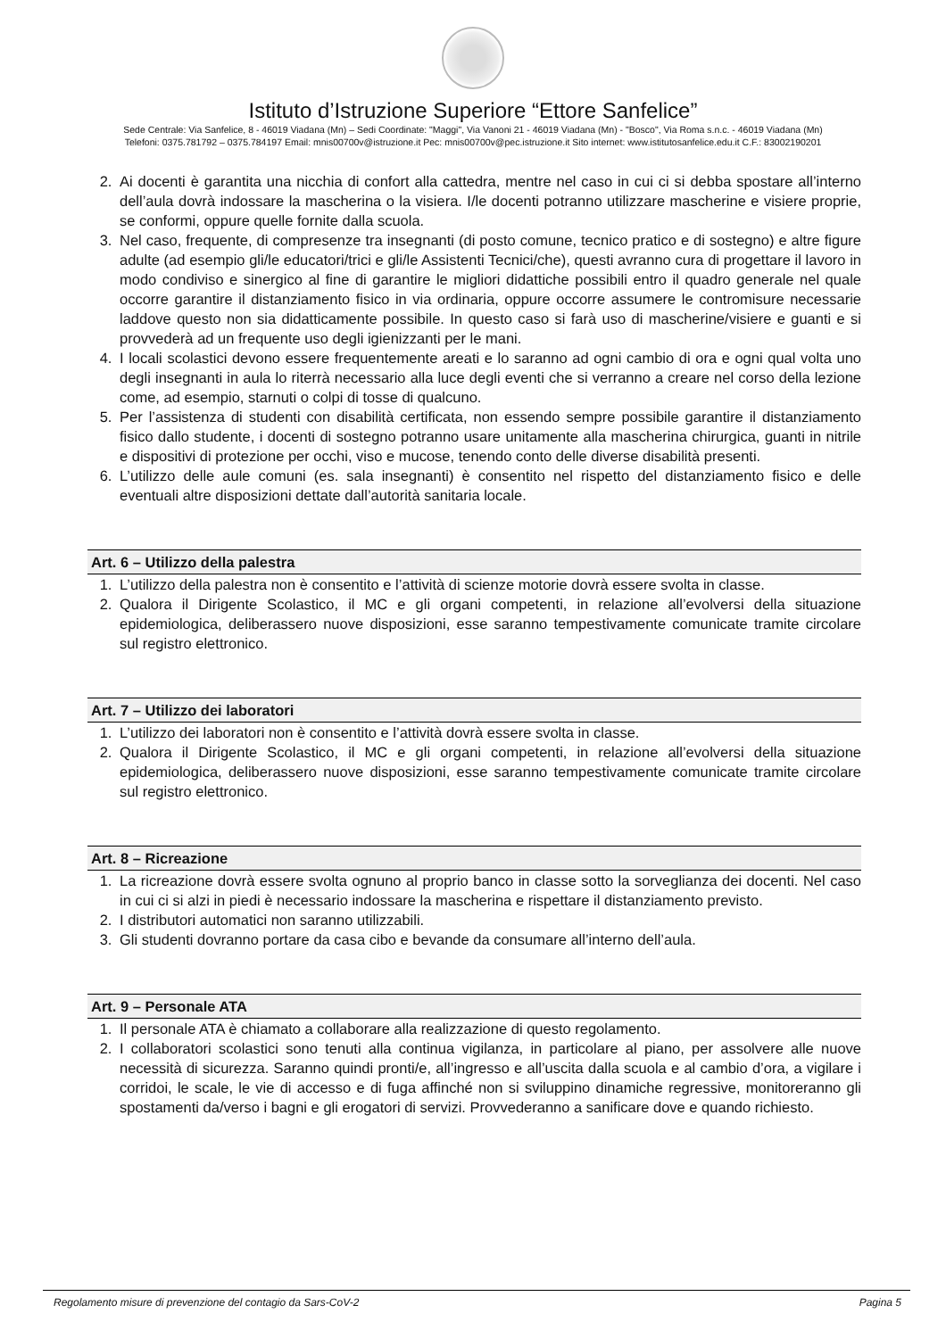Istituto d’Istruzione Superiore “Ettore Sanfelice”
Sede Centrale: Via Sanfelice, 8 - 46019 Viadana (Mn) – Sedi Coordinate: "Maggi", Via Vanoni 21 - 46019 Viadana (Mn) - "Bosco", Via Roma s.n.c. - 46019 Viadana (Mn)
Telefoni: 0375.781792 – 0375.784197 Email: mnis00700v@istruzione.it Pec: mnis00700v@pec.istruzione.it Sito internet: www.istitutosanfelice.edu.it C.F.: 83002190201
2. Ai docenti è garantita una nicchia di confort alla cattedra, mentre nel caso in cui ci si debba spostare all’interno dell’aula dovrà indossare la mascherina o la visiera. I/le docenti potranno utilizzare mascherine e visiere proprie, se conformi, oppure quelle fornite dalla scuola.
3. Nel caso, frequente, di compresenze tra insegnanti (di posto comune, tecnico pratico e di sostegno) e altre figure adulte (ad esempio gli/le educatori/trici e gli/le Assistenti Tecnici/che), questi avranno cura di progettare il lavoro in modo condiviso e sinergico al fine di garantire le migliori didattiche possibili entro il quadro generale nel quale occorre garantire il distanziamento fisico in via ordinaria, oppure occorre assumere le contromisure necessarie laddove questo non sia didatticamente possibile. In questo caso si farà uso di mascherine/visiere e guanti e si provvederà ad un frequente uso degli igienizzanti per le mani.
4. I locali scolastici devono essere frequentemente areati e lo saranno ad ogni cambio di ora e ogni qual volta uno degli insegnanti in aula lo riterrà necessario alla luce degli eventi che si verranno a creare nel corso della lezione come, ad esempio, starnuti o colpi di tosse di qualcuno.
5. Per l’assistenza di studenti con disabilità certificata, non essendo sempre possibile garantire il distanziamento fisico dallo studente, i docenti di sostegno potranno usare unitamente alla mascherina chirurgica, guanti in nitrile e dispositivi di protezione per occhi, viso e mucose, tenendo conto delle diverse disabilità presenti.
6. L’utilizzo delle aule comuni (es. sala insegnanti) è consentito nel rispetto del distanziamento fisico e delle eventuali altre disposizioni dettate dall’autorità sanitaria locale.
Art. 6 – Utilizzo della palestra
1. L’utilizzo della palestra non è consentito e l’attività di scienze motorie dovrà essere svolta in classe.
2. Qualora il Dirigente Scolastico, il MC e gli organi competenti, in relazione all’evolversi della situazione epidemiologica, deliberassero nuove disposizioni, esse saranno tempestivamente comunicate tramite circolare sul registro elettronico.
Art. 7 – Utilizzo dei laboratori
1. L’utilizzo dei laboratori non è consentito e l’attività dovrà essere svolta in classe.
2. Qualora il Dirigente Scolastico, il MC e gli organi competenti, in relazione all’evolversi della situazione epidemiologica, deliberassero nuove disposizioni, esse saranno tempestivamente comunicate tramite circolare sul registro elettronico.
Art. 8 – Ricreazione
1. La ricreazione dovrà essere svolta ognuno al proprio banco in classe sotto la sorveglianza dei docenti. Nel caso in cui ci si alzi in piedi è necessario indossare la mascherina e rispettare il distanziamento previsto.
2. I distributori automatici non saranno utilizzabili.
3. Gli studenti dovranno portare da casa cibo e bevande da consumare all’interno dell’aula.
Art. 9 – Personale ATA
1. Il personale ATA è chiamato a collaborare alla realizzazione di questo regolamento.
2. I collaboratori scolastici sono tenuti alla continua vigilanza, in particolare al piano, per assolvere alle nuove necessità di sicurezza. Saranno quindi pronti/e, all’ingresso e all’uscita dalla scuola e al cambio d’ora, a vigilare i corridoi, le scale, le vie di accesso e di fuga affinché non si sviluppino dinamiche regressive, monitoreranno gli spostamenti da/verso i bagni e gli erogatori di servizi. Provvederanno a sanificare dove e quando richiesto.
Regolamento misure di prevenzione del contagio da Sars-CoV-2 Pagina 5